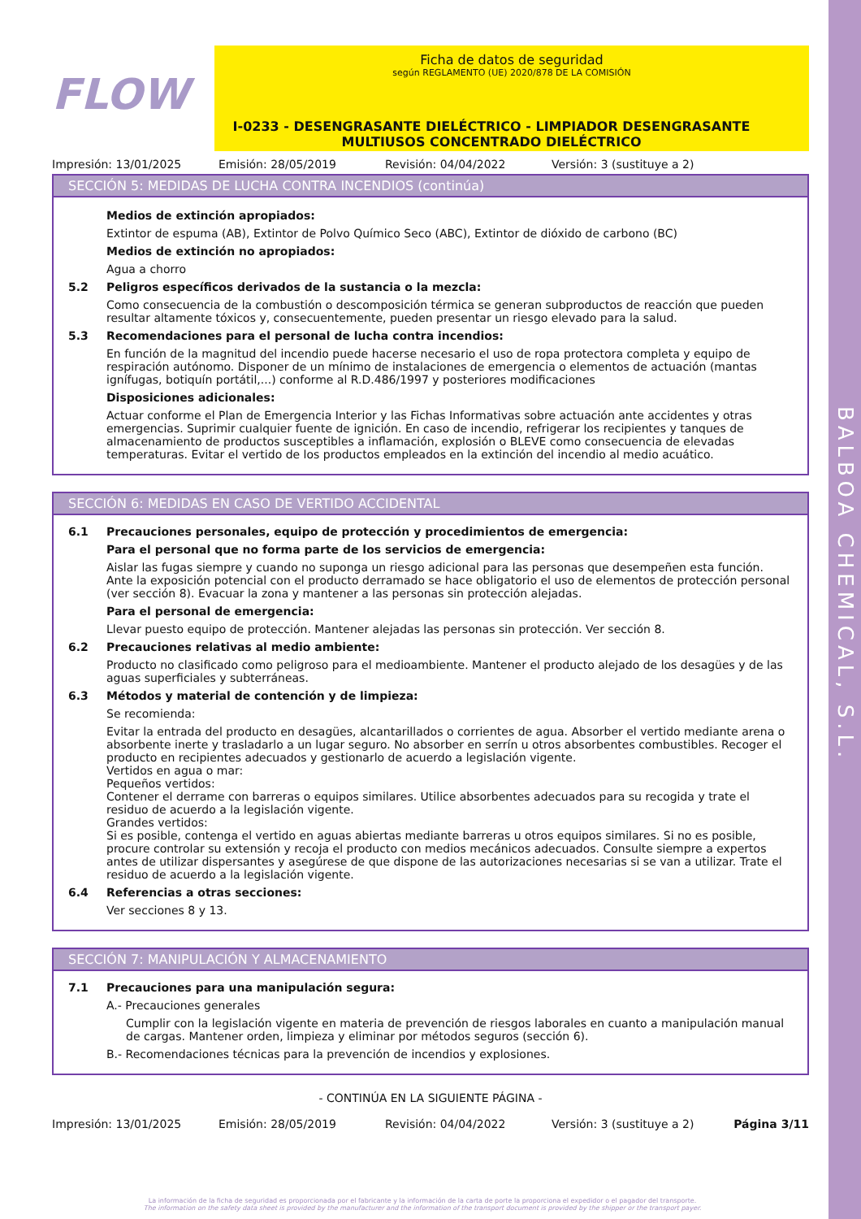BALBOA CHEMICAL, S.L.
FLOW
Ficha de datos de seguridad
según REGLAMENTO (UE) 2020/878 DE LA COMISIÓN
I-0233 - DESENGRASANTE DIELÉCTRICO - LIMPIADOR DESENGRASANTE MULTIUSOS CONCENTRADO DIELÉCTRICO
Impresión: 13/01/2025 Emisión: 28/05/2019 Revisión: 04/04/2022 Versión: 3 (sustituye a 2)
SECCIÓN 5: MEDIDAS DE LUCHA CONTRA INCENDIOS (continúa)
Medios de extinción apropiados:
Extintor de espuma (AB), Extintor de Polvo Químico Seco (ABC), Extintor de dióxido de carbono (BC)
Medios de extinción no apropiados:
Agua a chorro
5.2 Peligros específicos derivados de la sustancia o la mezcla:
Como consecuencia de la combustión o descomposición térmica se generan subproductos de reacción que pueden resultar altamente tóxicos y, consecuentemente, pueden presentar un riesgo elevado para la salud.
5.3 Recomendaciones para el personal de lucha contra incendios:
En función de la magnitud del incendio puede hacerse necesario el uso de ropa protectora completa y equipo de respiración autónomo. Disponer de un mínimo de instalaciones de emergencia o elementos de actuación (mantas ignífugas, botiquín portátil,...) conforme al R.D.486/1997 y posteriores modificaciones
Disposiciones adicionales:
Actuar conforme el Plan de Emergencia Interior y las Fichas Informativas sobre actuación ante accidentes y otras emergencias. Suprimir cualquier fuente de ignición. En caso de incendio, refrigerar los recipientes y tanques de almacenamiento de productos susceptibles a inflamación, explosión o BLEVE como consecuencia de elevadas temperaturas. Evitar el vertido de los productos empleados en la extinción del incendio al medio acuático.
SECCIÓN 6: MEDIDAS EN CASO DE VERTIDO ACCIDENTAL
6.1 Precauciones personales, equipo de protección y procedimientos de emergencia:
Para el personal que no forma parte de los servicios de emergencia:
Aislar las fugas siempre y cuando no suponga un riesgo adicional para las personas que desempeñen esta función. Ante la exposición potencial con el producto derramado se hace obligatorio el uso de elementos de protección personal (ver sección 8). Evacuar la zona y mantener a las personas sin protección alejadas.
Para el personal de emergencia:
Llevar puesto equipo de protección. Mantener alejadas las personas sin protección. Ver sección 8.
6.2 Precauciones relativas al medio ambiente:
Producto no clasificado como peligroso para el medioambiente. Mantener el producto alejado de los desagües y de las aguas superficiales y subterráneas.
6.3 Métodos y material de contención y de limpieza:
Se recomienda:
Evitar la entrada del producto en desagües, alcantarillados o corrientes de agua. Absorber el vertido mediante arena o absorbente inerte y trasladarlo a un lugar seguro. No absorber en serrín u otros absorbentes combustibles. Recoger el producto en recipientes adecuados y gestionarlo de acuerdo a legislación vigente.
Vertidos en agua o mar:
Pequeños vertidos:
Contener el derrame con barreras o equipos similares. Utilice absorbentes adecuados para su recogida y trate el residuo de acuerdo a la legislación vigente.
Grandes vertidos:
Si es posible, contenga el vertido en aguas abiertas mediante barreras u otros equipos similares. Si no es posible, procure controlar su extensión y recoja el producto con medios mecánicos adecuados. Consulte siempre a expertos antes de utilizar dispersantes y asegúrese de que dispone de las autorizaciones necesarias si se van a utilizar. Trate el residuo de acuerdo a la legislación vigente.
6.4 Referencias a otras secciones:
Ver secciones 8 y 13.
SECCIÓN 7: MANIPULACIÓN Y ALMACENAMIENTO
7.1 Precauciones para una manipulación segura:
A.- Precauciones generales
Cumplir con la legislación vigente en materia de prevención de riesgos laborales en cuanto a manipulación manual de cargas. Mantener orden, limpieza y eliminar por métodos seguros (sección 6).
B.- Recomendaciones técnicas para la prevención de incendios y explosiones.
- CONTINÚA EN LA SIGUIENTE PÁGINA -
Impresión: 13/01/2025 Emisión: 28/05/2019 Revisión: 04/04/2022 Versión: 3 (sustituye a 2) Página 3/11
La información de la ficha de seguridad es proporcionada por el fabricante y la información de la carta de porte la proporciona el expedidor o el pagador del transporte.
The information on the safety data sheet is provided by the manufacturer and the information of the transport document is provided by the shipper or the transport payer.